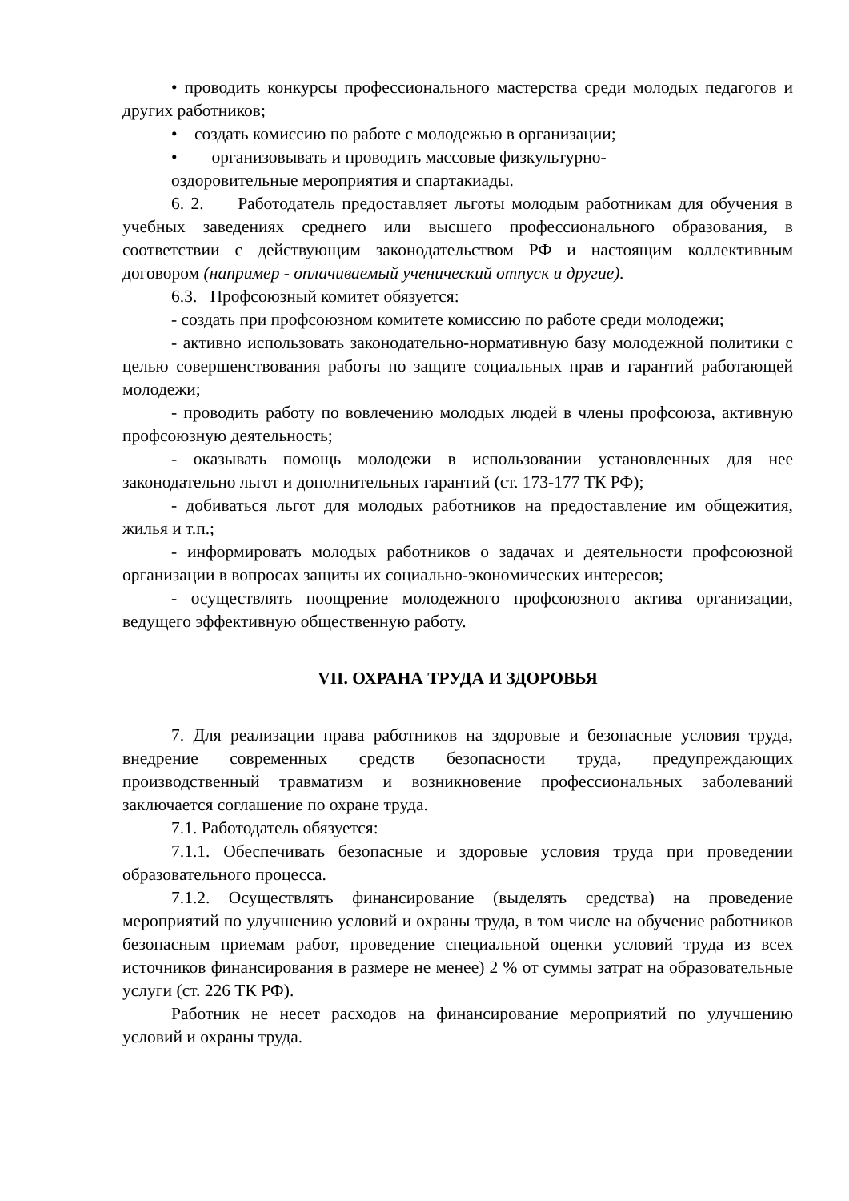• проводить конкурсы профессионального мастерства среди молодых педагогов и других работников;
• создать комиссию по работе с молодежью в организации;
• организовывать и проводить массовые физкультурно-
оздоровительные мероприятия и спартакиады.
6. 2. Работодатель предоставляет льготы молодым работникам для обучения в учебных заведениях среднего или высшего профессионального образования, в соответствии с действующим законодательством РФ и настоящим коллективным договором (например - оплачиваемый ученический отпуск и другие).
6.3. Профсоюзный комитет обязуется:
- создать при профсоюзном комитете комиссию по работе среди молодежи;
- активно использовать законодательно-нормативную базу молодежной политики с целью совершенствования работы по защите социальных прав и гарантий работающей молодежи;
- проводить работу по вовлечению молодых людей в члены профсоюза, активную профсоюзную деятельность;
- оказывать помощь молодежи в использовании установленных для нее законодательно льгот и дополнительных гарантий (ст. 173-177 ТК РФ);
- добиваться льгот для молодых работников на предоставление им общежития, жилья и т.п.;
- информировать молодых работников о задачах и деятельности профсоюзной организации в вопросах защиты их социально-экономических интересов;
- осуществлять поощрение молодежного профсоюзного актива организации, ведущего эффективную общественную работу.
VII. ОХРАНА ТРУДА И ЗДОРОВЬЯ
7. Для реализации права работников на здоровые и безопасные условия труда, внедрение современных средств безопасности труда, предупреждающих производственный травматизм и возникновение профессиональных заболеваний заключается соглашение по охране труда.
7.1. Работодатель обязуется:
7.1.1. Обеспечивать безопасные и здоровые условия труда при проведении образовательного процесса.
7.1.2. Осуществлять финансирование (выделять средства) на проведение мероприятий по улучшению условий и охраны труда, в том числе на обучение работников безопасным приемам работ, проведение специальной оценки условий труда из всех источников финансирования в размере не менее) 2 % от суммы затрат на образовательные услуги (ст. 226 ТК РФ).
Работник не несет расходов на финансирование мероприятий по улучшению условий и охраны труда.